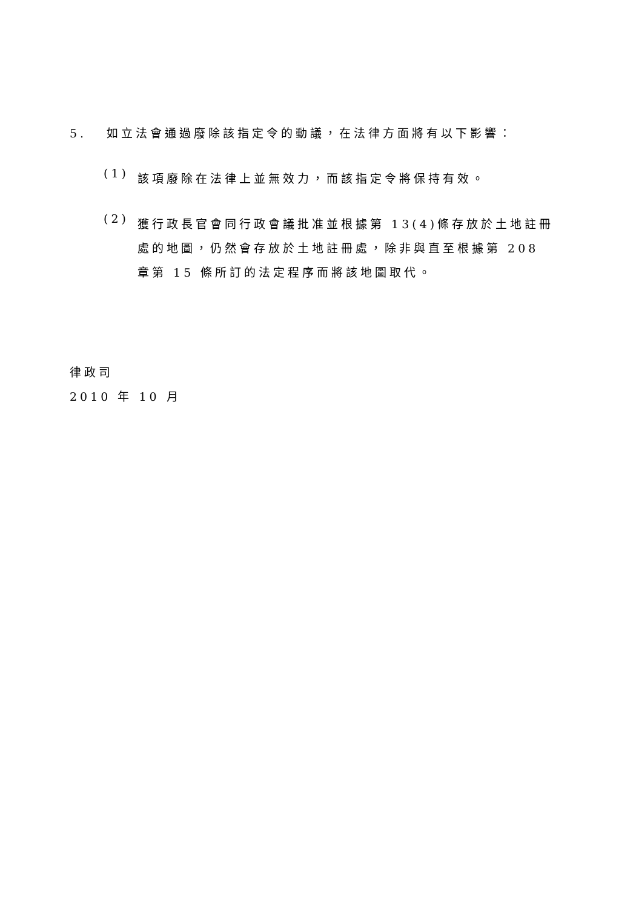5. 如立法會通過廢除該指定令的動議，在法律方面將有以下影響：
(1)
該項廢除在法律上並無效力，而該指定令將保持有效。
(2)
獲行政長官會同行政會議批准並根據第 13(4)條存放於土地註冊處的地圖，仍然會存放於土地註冊處，除非與直至根據第 208 章第 15 條所訂的法定程序而將該地圖取代。
律政司
2010 年 10 月